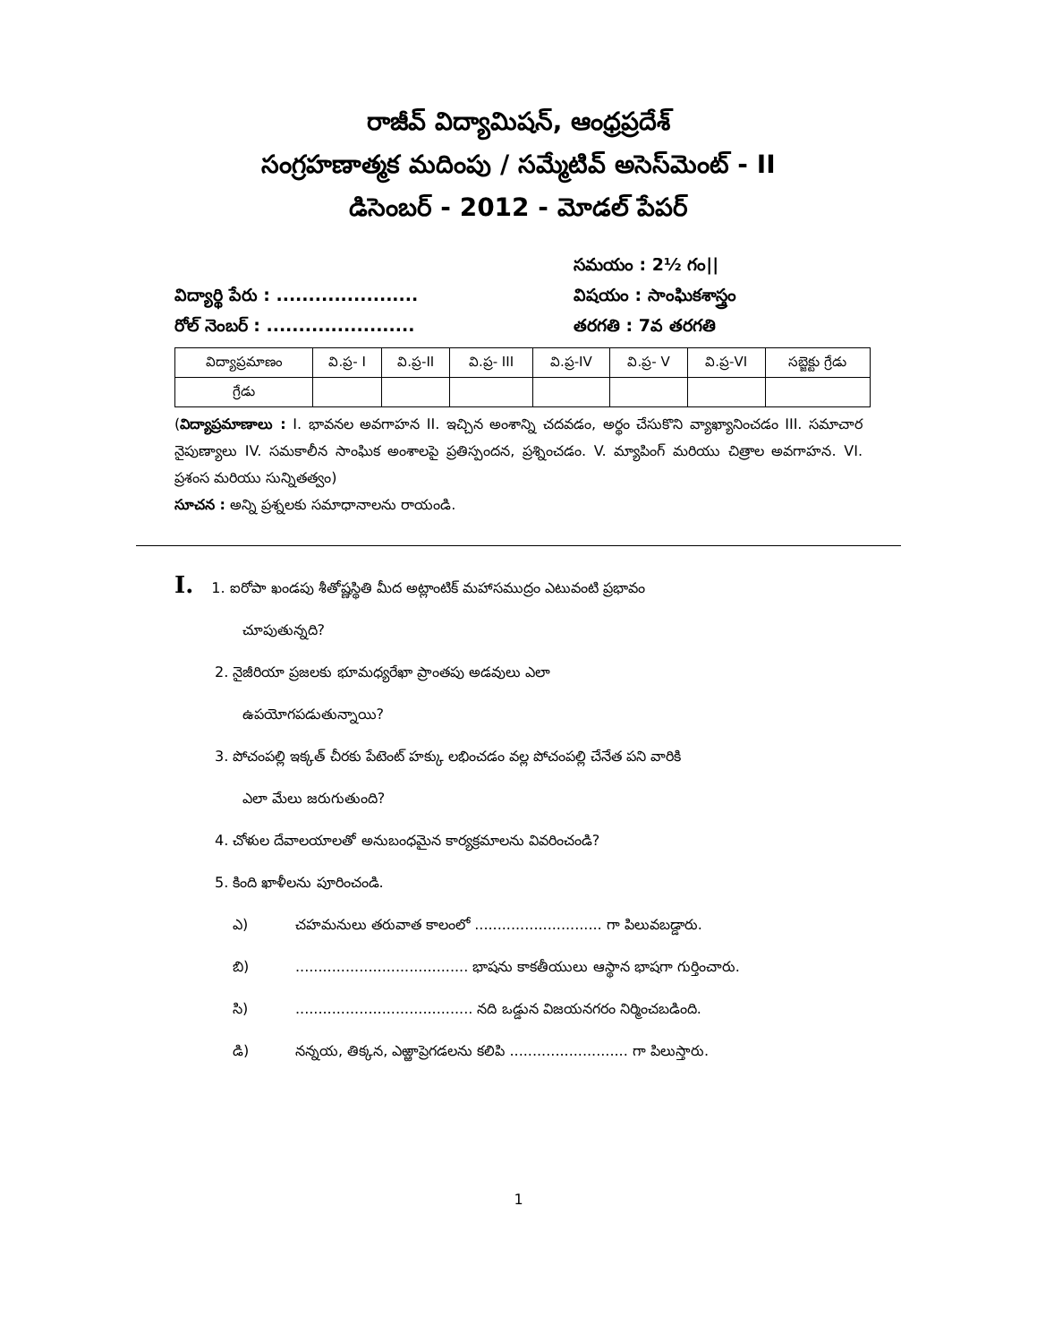రాజీవ్ విద్యామిషన్, ఆంధ్రప్రదేశ్
సంగ్రహణాత్మక మదింపు / సమ్మేటివ్ అసెస్‌మెంట్ - II
డిసెంబర్ - 2012 - మోడల్ పేపర్
విద్యార్థి పేరు : ......................
రోల్ నెంబర్ : .......................
సమయం : 2½ గం||
విషయం : సాంఘికశాస్త్రం
తరగతి : 7వ తరగతి
| విద్యాప్రమాణం | వి.ప్ర- I | వి.ప్ర-II | వి.ప్ర- III | వి.ప్ర-IV | వి.ప్ర- V | వి.ప్ర-VI | సబ్జెక్టు గ్రేడు |
| గ్రేడు | | | | | | | |
(విద్యాప్రమాణాలు : I. భావనల అవగాహన II. ఇచ్చిన అంశాన్ని చదవడం, అర్థం చేసుకొని వ్యాఖ్యానించడం III. సమాచార నైపుణ్యాలు IV. సమకాలీన సాంఘిక అంశాలపై ప్రతిస్పందన, ప్రశ్నించడం. V. మ్యాపింగ్ మరియు చిత్రాల అవగాహన. VI. ప్రశంస మరియు సున్నితత్వం)
సూచన : అన్ని ప్రశ్నలకు సమాధానాలను రాయండి.
I. 1. ఐరోపా ఖండపు శీతోష్ణస్థితి మీద అట్లాంటిక్ మహాసముద్రం ఎటువంటి ప్రభావం
చూపుతున్నది?
2. నైజీరియా ప్రజలకు భూమధ్యరేఖా ప్రాంతపు అడవులు ఎలా
ఉపయోగపడుతున్నాయి?
3. పోచంపల్లి ఇక్కత్ చీరకు పేటెంట్ హక్కు లభించడం వల్ల పోచంపల్లి చేనేత పని వారికి
ఎలా మేలు జరుగుతుంది?
4. చోళుల దేవాలయాలతో అనుబంధమైన కార్యక్రమాలను వివరించండి?
5. కింది ఖాళీలను పూరించండి.
ఎ) చహమనులు తరువాత కాలంలో ............................ గా పిలువబడ్డారు.
బి)...................................... భాషను కాకతీయులు ఆస్థాన భాషగా గుర్తించారు.
సి)....................................... నది ఒడ్డున విజయనగరం నిర్మించబడింది.
డి) నన్నయ, తిక్కన, ఎఱ్ఱాప్రెగడలను కలిపి .......................... గా పిలుస్తారు.
1